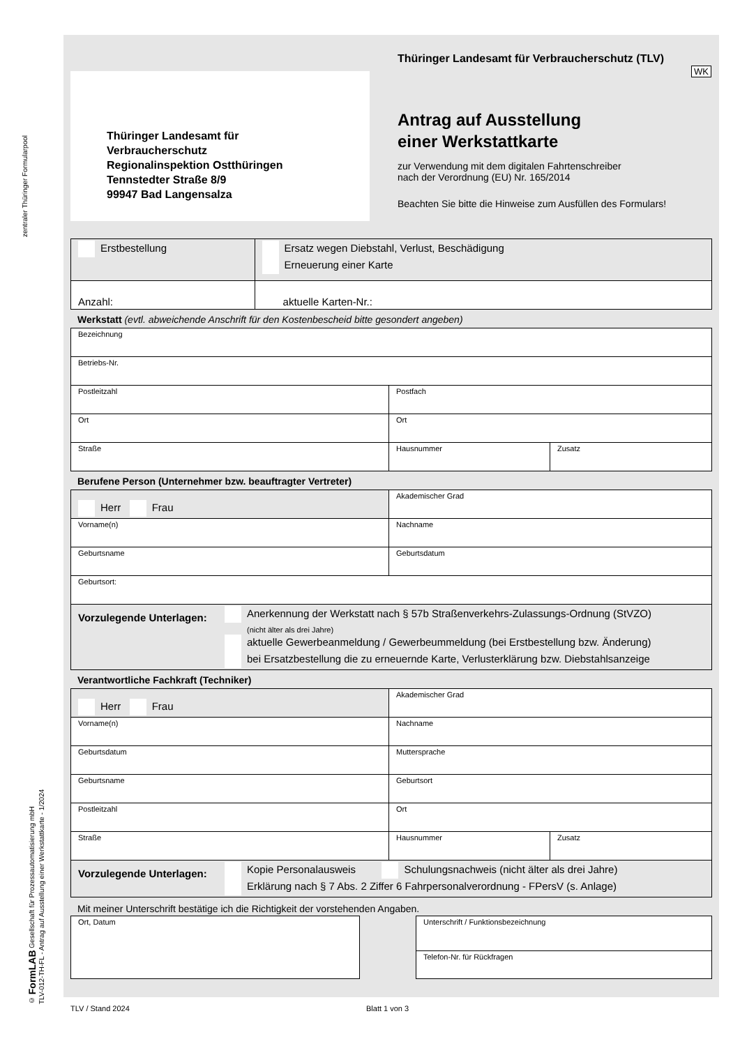zentraler Thüringer Formularpool
© FormLAB Gesellschaft für Prozessautomatisierung mbH
TLV-012-TH-FL - Antrag auf Ausstellung einer Werkstattkarte - 1/2024
Thüringer Landesamt für
Verbraucherschutz
Regionalinspektion Ostthüringen
Tennstedter Straße 8/9
99947 Bad Langensalza
Thüringer Landesamt für Verbraucherschutz (TLV)
WK
Antrag auf Ausstellung
einer Werkstattkarte
zur Verwendung mit dem digitalen Fahrtenschreiber
nach der Verordnung (EU) Nr. 165/2014
Beachten Sie bitte die Hinweise zum Ausfüllen des Formulars!
| Erstbestellung | Ersatz wegen Diebstahl, Verlust, Beschädigung Erneuerung einer Karte |
| Anzahl: | aktuelle Karten-Nr.: |
Werkstatt (evtl. abweichende Anschrift für den Kostenbescheid bitte gesondert angeben)
| Bezeichnung | | |
| Betriebs-Nr. | | |
| Postleitzahl | Postfach | |
| Ort | Ort | |
| Straße | Hausnummer | Zusatz |
Berufene Person (Unternehmer bzw. beauftragter Vertreter)
| Herr Frau | Akademischer Grad |
| Vorname(n) | Nachname |
| Geburtsname | Geburtsdatum |
| Geburtsort: | |
| Vorzulegende Unterlagen: Anerkennung der Werkstatt nach § 57b Straßenverkehrs-Zulassungs-Ordnung (StVZO) (nicht älter als drei Jahre) aktuelle Gewerbeanmeldung / Gewerbeummeldung (bei Erstbestellung bzw. Änderung) bei Ersatzbestellung die zu erneuernde Karte, Verlusterklärung bzw. Diebstahlsanzeige | |
Verantwortliche Fachkraft (Techniker)
| Herr Frau | Akademischer Grad | |
| Vorname(n) | Nachname | |
| Geburtsdatum | Muttersprache | |
| Geburtsname | Geburtsort | |
| Postleitzahl | Ort | |
| Straße | Hausnummer | Zusatz |
| Vorzulegende Unterlagen: Kopie Personalausweis Schulungsnachweis (nicht älter als drei Jahre) Erklärung nach § 7 Abs. 2 Ziffer 6 Fahrpersonalverordnung - FPersV (s. Anlage) | | |
Mit meiner Unterschrift bestätige ich die Richtigkeit der vorstehenden Angaben.
| Ort, Datum |
| Unterschrift / Funktionsbezeichnung |
| Telefon-Nr. für Rückfragen |
TLV / Stand 2024 Blatt 1 von 3